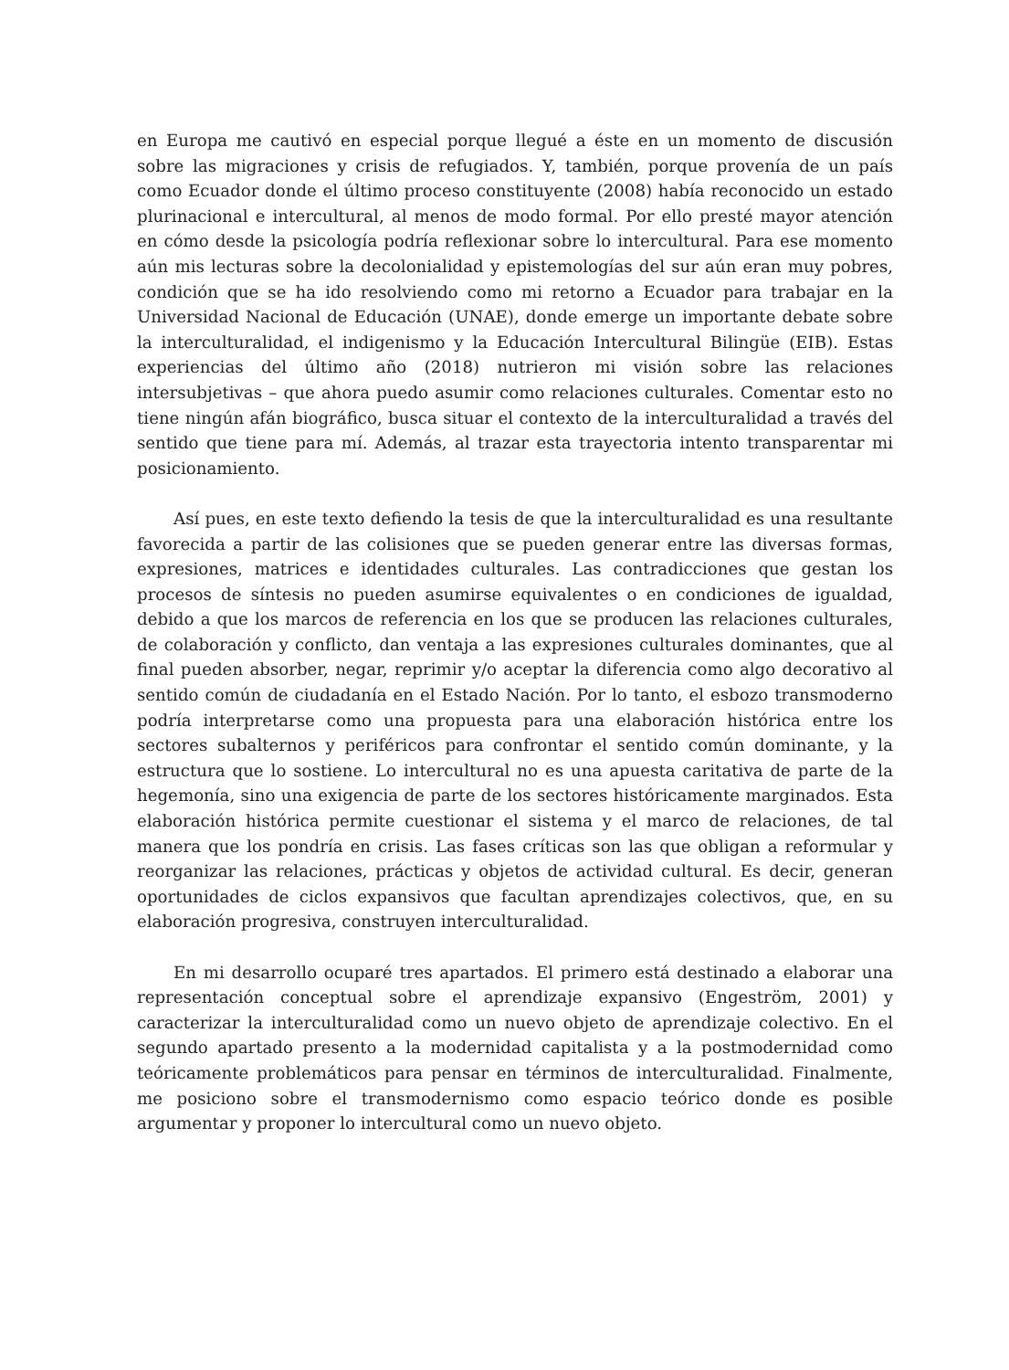en Europa me cautivó en especial porque llegué a éste en un momento de discusión sobre las migraciones y crisis de refugiados. Y, también, porque provenía de un país como Ecuador donde el último proceso constituyente (2008) había reconocido un estado plurinacional e intercultural, al menos de modo formal. Por ello presté mayor atención en cómo desde la psicología podría reflexionar sobre lo intercultural. Para ese momento aún mis lecturas sobre la decolonialidad y epistemologías del sur aún eran muy pobres, condición que se ha ido resolviendo como mi retorno a Ecuador para trabajar en la Universidad Nacional de Educación (UNAE), donde emerge un importante debate sobre la interculturalidad, el indigenismo y la Educación Intercultural Bilingüe (EIB). Estas experiencias del último año (2018) nutrieron mi visión sobre las relaciones intersubjetivas – que ahora puedo asumir como relaciones culturales. Comentar esto no tiene ningún afán biográfico, busca situar el contexto de la interculturalidad a través del sentido que tiene para mí. Además, al trazar esta trayectoria intento transparentar mi posicionamiento.
Así pues, en este texto defiendo la tesis de que la interculturalidad es una resultante favorecida a partir de las colisiones que se pueden generar entre las diversas formas, expresiones, matrices e identidades culturales. Las contradicciones que gestan los procesos de síntesis no pueden asumirse equivalentes o en condiciones de igualdad, debido a que los marcos de referencia en los que se producen las relaciones culturales, de colaboración y conflicto, dan ventaja a las expresiones culturales dominantes, que al final pueden absorber, negar, reprimir y/o aceptar la diferencia como algo decorativo al sentido común de ciudadanía en el Estado Nación. Por lo tanto, el esbozo transmoderno podría interpretarse como una propuesta para una elaboración histórica entre los sectores subalternos y periféricos para confrontar el sentido común dominante, y la estructura que lo sostiene. Lo intercultural no es una apuesta caritativa de parte de la hegemonía, sino una exigencia de parte de los sectores históricamente marginados. Esta elaboración histórica permite cuestionar el sistema y el marco de relaciones, de tal manera que los pondría en crisis. Las fases críticas son las que obligan a reformular y reorganizar las relaciones, prácticas y objetos de actividad cultural. Es decir, generan oportunidades de ciclos expansivos que facultan aprendizajes colectivos, que, en su elaboración progresiva, construyen interculturalidad.
En mi desarrollo ocuparé tres apartados. El primero está destinado a elaborar una representación conceptual sobre el aprendizaje expansivo (Engeström, 2001) y caracterizar la interculturalidad como un nuevo objeto de aprendizaje colectivo. En el segundo apartado presento a la modernidad capitalista y a la postmodernidad como teóricamente problemáticos para pensar en términos de interculturalidad. Finalmente, me posiciono sobre el transmodernismo como espacio teórico donde es posible argumentar y proponer lo intercultural como un nuevo objeto.